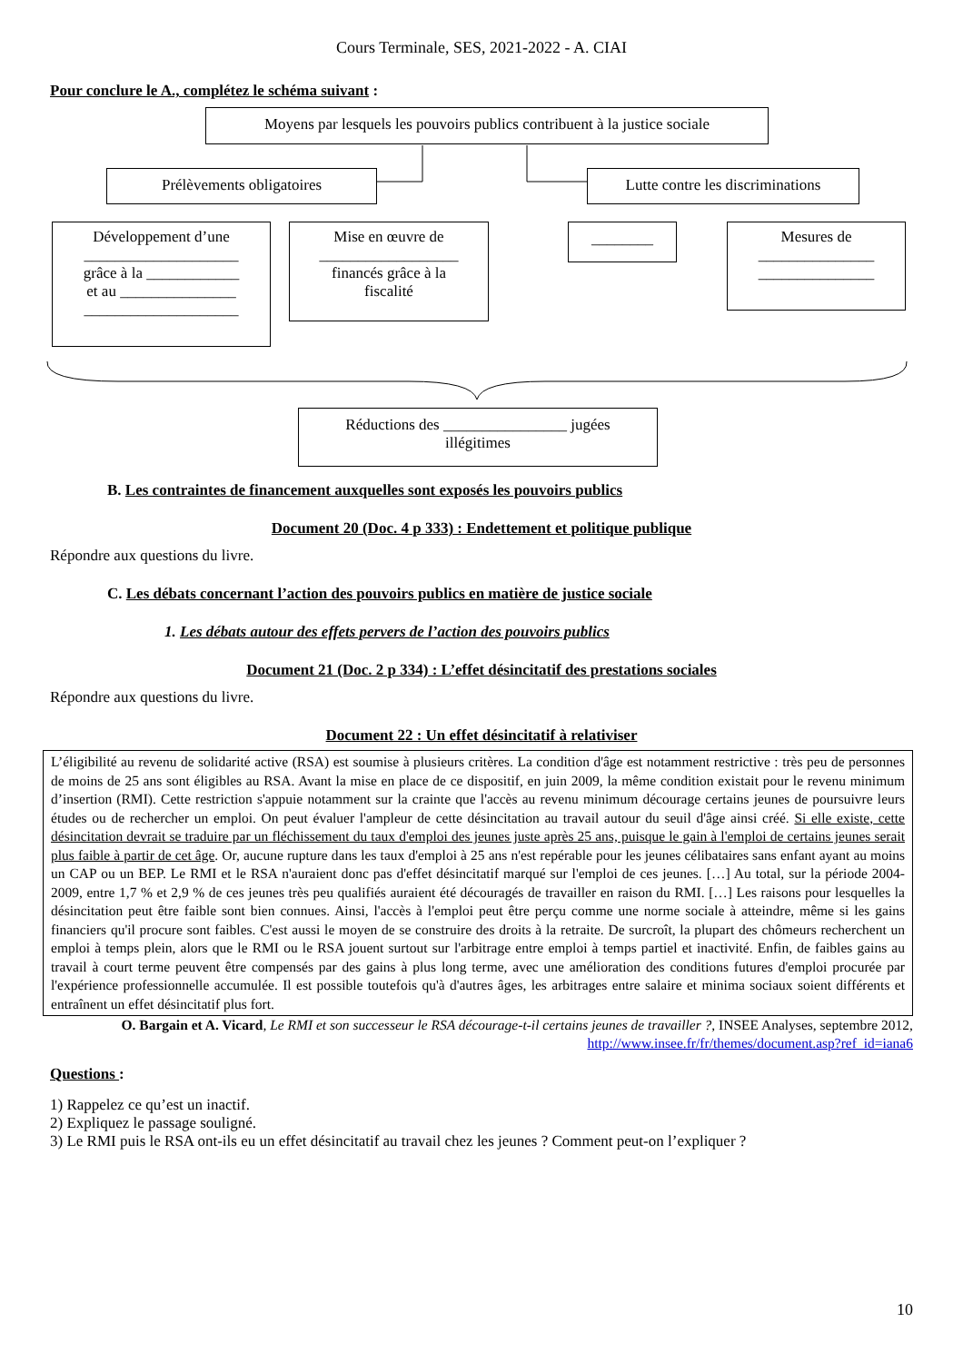Cours Terminale, SES, 2021-2022 - A. CIAI
Pour conclure le A., complétez le schéma suivant :
Moyens par lesquels les pouvoirs publics contribuent à la justice sociale
Prélèvements obligatoires
Lutte contre les discriminations
Développement d’une
____________________
grâce à la ____________
et au _______________
____________________
Mise en œuvre de
__________________
financés grâce à la
fiscalité
________
Mesures de
_______________
_______________
Réductions des ________________ jugées
illégitimes
B. Les contraintes de financement auxquelles sont exposés les pouvoirs publics
Document 20 (Doc. 4 p 333) : Endettement et politique publique
Répondre aux questions du livre.
C. Les débats concernant l’action des pouvoirs publics en matière de justice sociale
1. Les débats autour des effets pervers de l’action des pouvoirs publics
Document 21 (Doc. 2 p 334) : L’effet désincitatif des prestations sociales
Répondre aux questions du livre.
Document 22 : Un effet désincitatif à relativiser
L’éligibilité au revenu de solidarité active (RSA) est soumise à plusieurs critères. La condition d'âge est notamment restrictive : très peu de personnes de moins de 25 ans sont éligibles au RSA. Avant la mise en place de ce dispositif, en juin 2009, la même condition existait pour le revenu minimum d’insertion (RMI). Cette restriction s'appuie notamment sur la crainte que l'accès au revenu minimum décourage certains jeunes de poursuivre leurs études ou de rechercher un emploi. On peut évaluer l'ampleur de cette désincitation au travail autour du seuil d'âge ainsi créé. Si elle existe, cette désincitation devrait se traduire par un fléchissement du taux d'emploi des jeunes juste après 25 ans, puisque le gain à l'emploi de certains jeunes serait plus faible à partir de cet âge. Or, aucune rupture dans les taux d'emploi à 25 ans n'est repérable pour les jeunes célibataires sans enfant ayant au moins un CAP ou un BEP. Le RMI et le RSA n'auraient donc pas d'effet désincitatif marqué sur l'emploi de ces jeunes. […] Au total, sur la période 2004-2009, entre 1,7 % et 2,9 % de ces jeunes très peu qualifiés auraient été découragés de travailler en raison du RMI. […] Les raisons pour lesquelles la désincitation peut être faible sont bien connues. Ainsi, l'accès à l'emploi peut être perçu comme une norme sociale à atteindre, même si les gains financiers qu'il procure sont faibles. C'est aussi le moyen de se construire des droits à la retraite. De surcroît, la plupart des chômeurs recherchent un emploi à temps plein, alors que le RMI ou le RSA jouent surtout sur l'arbitrage entre emploi à temps partiel et inactivité. Enfin, de faibles gains au travail à court terme peuvent être compensés par des gains à plus long terme, avec une amélioration des conditions futures d'emploi procurée par l'expérience professionnelle accumulée. Il est possible toutefois qu'à d'autres âges, les arbitrages entre salaire et minima sociaux soient différents et entraînent un effet désincitatif plus fort.
O. Bargain et A. Vicard, Le RMI et son successeur le RSA décourage-t-il certains jeunes de travailler ?, INSEE Analyses, septembre 2012, http://www.insee.fr/fr/themes/document.asp?ref_id=iana6
Questions :
1) Rappelez ce qu’est un inactif.
2) Expliquez le passage souligné.
3) Le RMI puis le RSA ont-ils eu un effet désincitatif au travail chez les jeunes ? Comment peut-on l’expliquer ?
10